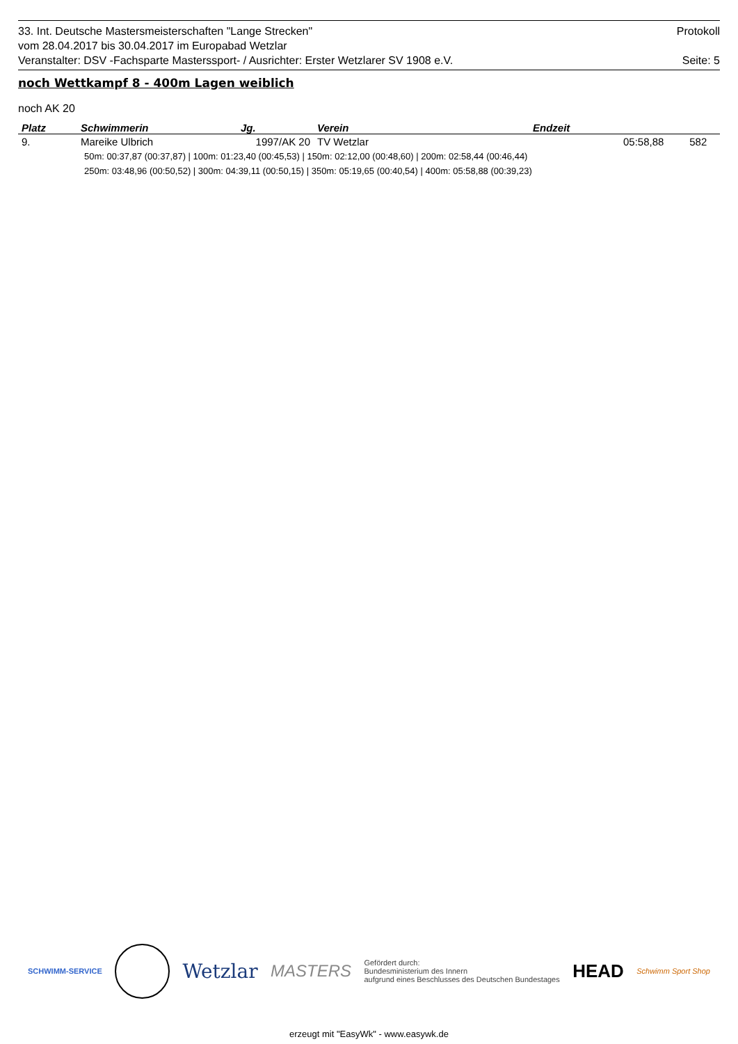33. Int. Deutsche Mastersmeisterschaften "Lange Strecken" Protokoll
vom 28.04.2017 bis 30.04.2017 im Europabad Wetzlar
Veranstalter: DSV -Fachsparte Masterssport- / Ausrichter: Erster Wetzlarer SV 1908 e.V. Seite: 5
noch Wettkampf 8 - 400m Lagen weiblich
noch AK 20
| Platz | Schwimmerin | Jg. | Verein | Endzeit | | |
| --- | --- | --- | --- | --- | --- | --- |
| 9. | Mareike Ulbrich | 1997/AK 20 | TV Wetzlar | | 05:58,88 | 582 |
50m: 00:37,87 (00:37,87) | 100m: 01:23,40 (00:45,53) | 150m: 02:12,00 (00:48,60) | 200m: 02:58,44 (00:46,44)
250m: 03:48,96 (00:50,52) | 300m: 04:39,11 (00:50,15) | 350m: 05:19,65 (00:40,54) | 400m: 05:58,88 (00:39,23)
SCHWIMM-SERVICE Wetzlar MASTERS Gefördert durch:
Bundesministerium des Innern
aufgrund eines Beschlusses des Deutschen Bundestages HEAD Schwimm Sport Shop
erzeugt mit "EasyWk" - www.easywk.de